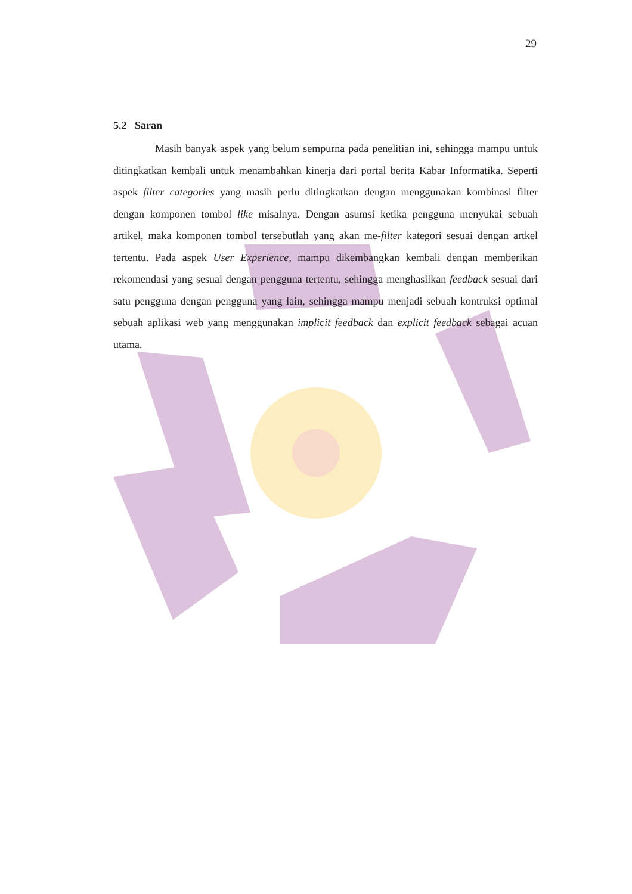29
5.2 Saran
Masih banyak aspek yang belum sempurna pada penelitian ini, sehingga mampu untuk ditingkatkan kembali untuk menambahkan kinerja dari portal berita Kabar Informatika. Seperti aspek filter categories yang masih perlu ditingkatkan dengan menggunakan kombinasi filter dengan komponen tombol like misalnya. Dengan asumsi ketika pengguna menyukai sebuah artikel, maka komponen tombol tersebutlah yang akan me-filter kategori sesuai dengan artkel tertentu. Pada aspek User Experience, mampu dikembangkan kembali dengan memberikan rekomendasi yang sesuai dengan pengguna tertentu, sehingga menghasilkan feedback sesuai dari satu pengguna dengan pengguna yang lain, sehingga mampu menjadi sebuah kontruksi optimal sebuah aplikasi web yang menggunakan implicit feedback dan explicit feedback sebagai acuan utama.